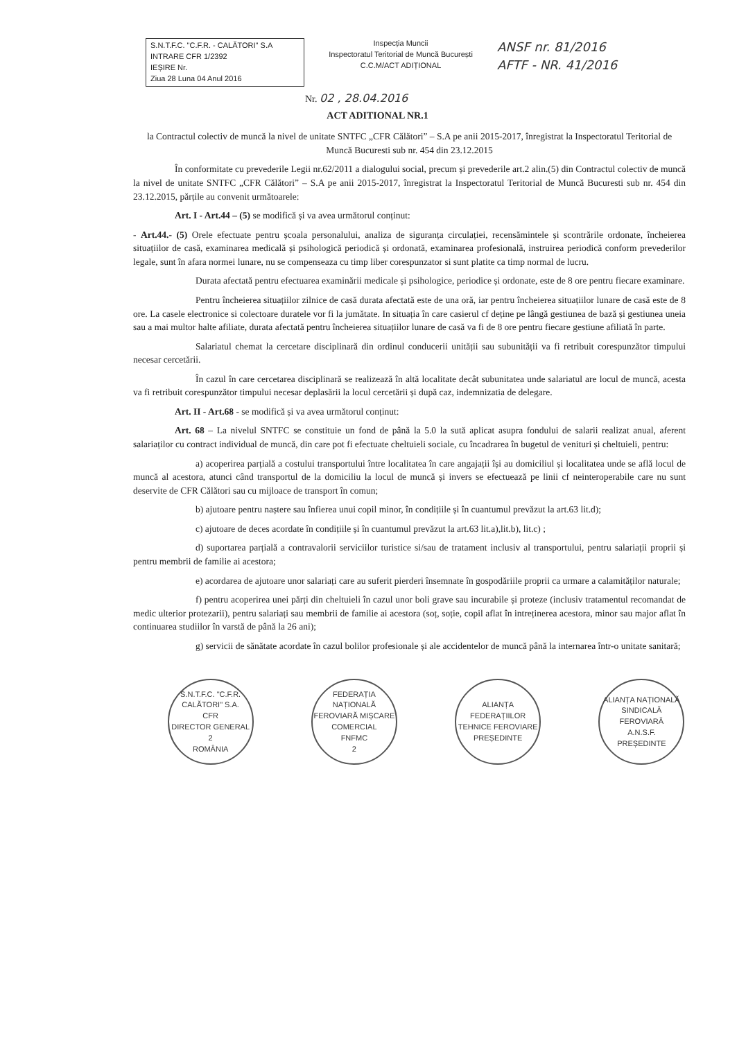S.N.T.F.C. "C.F.R. - CALĂTORI" S.A
INTRARE CFR 1/2392
IEȘIRE Nr.
Ziua 28 Luna 04 Anul 2016
Inspecția Muncii
Inspectoratul Teritorial de Muncă București
C.C.M/ACT ADIȚIONAL
ANSF nr. 81/2016
AFTF - NR. 41/2016
Nr. 02 , 28.04.2016
ACT ADITIONAL NR.1
la Contractul colectiv de muncă la nivel de unitate SNTFC „CFR Călători” – S.A pe anii 2015-2017, înregistrat la Inspectoratul Teritorial de Muncă Bucuresti sub nr. 454 din 23.12.2015
În conformitate cu prevederile Legii nr.62/2011 a dialogului social, precum și prevederile art.2 alin.(5) din Contractul colectiv de muncă la nivel de unitate SNTFC „CFR Călători” – S.A pe anii 2015-2017, înregistrat la Inspectoratul Teritorial de Muncă Bucuresti sub nr. 454 din 23.12.2015, părțile au convenit următoarele:
Art. I - Art.44 – (5) se modifică și va avea următorul conținut:
- Art.44.- (5) Orele efectuate pentru școala personalului, analiza de siguranța circulației, recensămintele și scontrările ordonate, încheierea situațiilor de casă, examinarea medicală și psihologică periodică și ordonată, examinarea profesională, instruirea periodică conform prevederilor legale, sunt în afara normei lunare, nu se compenseaza cu timp liber corespunzator si sunt platite ca timp normal de lucru.
Durata afectată pentru efectuarea examinării medicale și psihologice, periodice și ordonate, este de 8 ore pentru fiecare examinare.
Pentru încheierea situațiilor zilnice de casă durata afectată este de una oră, iar pentru încheierea situațiilor lunare de casă este de 8 ore. La casele electronice si colectoare duratele vor fi la jumătate. In situația în care casierul cf deține pe lângă gestiunea de bază și gestiunea uneia sau a mai multor halte afiliate, durata afectată pentru încheierea situațiilor lunare de casă va fi de 8 ore pentru fiecare gestiune afiliată în parte.
Salariatul chemat la cercetare disciplinară din ordinul conducerii unității sau subunității va fi retribuit corespunzător timpului necesar cercetării.
În cazul în care cercetarea disciplinară se realizează în altă localitate decât subunitatea unde salariatul are locul de muncă, acesta va fi retribuit corespunzător timpului necesar deplasării la locul cercetării și după caz, indemnizatia de delegare.
Art. II - Art.68 - se modifică și va avea următorul conținut:
Art. 68 – La nivelul SNTFC se constituie un fond de până la 5.0 la sută aplicat asupra fondului de salarii realizat anual, aferent salariaților cu contract individual de muncă, din care pot fi efectuate cheltuieli sociale, cu încadrarea în bugetul de venituri și cheltuieli, pentru:
a) acoperirea parțială a costului transportului între localitatea în care angajații își au domiciliul și localitatea unde se află locul de muncă al acestora, atunci când transportul de la domiciliu la locul de muncă și invers se efectuează pe linii cf neinteroperabile care nu sunt deservite de CFR Călători sau cu mijloace de transport în comun;
b) ajutoare pentru naștere sau înfierea unui copil minor, în condițiile și în cuantumul prevăzut la art.63 lit.d);
c) ajutoare de deces acordate în condițiile și în cuantumul prevăzut la art.63 lit.a),lit.b), lit.c) ;
d) suportarea parțială a contravalorii serviciilor turistice si/sau de tratament inclusiv al transportului, pentru salariații proprii și pentru membrii de familie ai acestora;
e) acordarea de ajutoare unor salariați care au suferit pierderi însemnate în gospodăriile proprii ca urmare a calamităților naturale;
f) pentru acoperirea unei părți din cheltuieli în cazul unor boli grave sau incurabile și proteze (inclusiv tratamentul recomandat de medic ulterior protezarii), pentru salariați sau membrii de familie ai acestora (soț, soție, copil aflat în intreținerea acestora, minor sau major aflat în continuarea studiilor în varstă de până la 26 ani);
g) servicii de sănătate acordate în cazul bolilor profesionale și ale accidentelor de muncă până la internarea într-o unitate sanitară;
S.N.T.F.C. "C.F.R. CALĂTORI" S.A.
CFR
DIRECTOR GENERAL
2
ROMÂNIA
FEDERAȚIA NAȚIONALĂ FEROVIARĂ MIȘCARE COMERCIAL
FNFMC
2
ALIANȚA FEDERAȚIILOR TEHNICE FEROVIARE
PREȘEDINTE
ALIANȚA NAȚIONALĂ SINDICALĂ FEROVIARĂ
A.N.S.F.
PREȘEDINTE